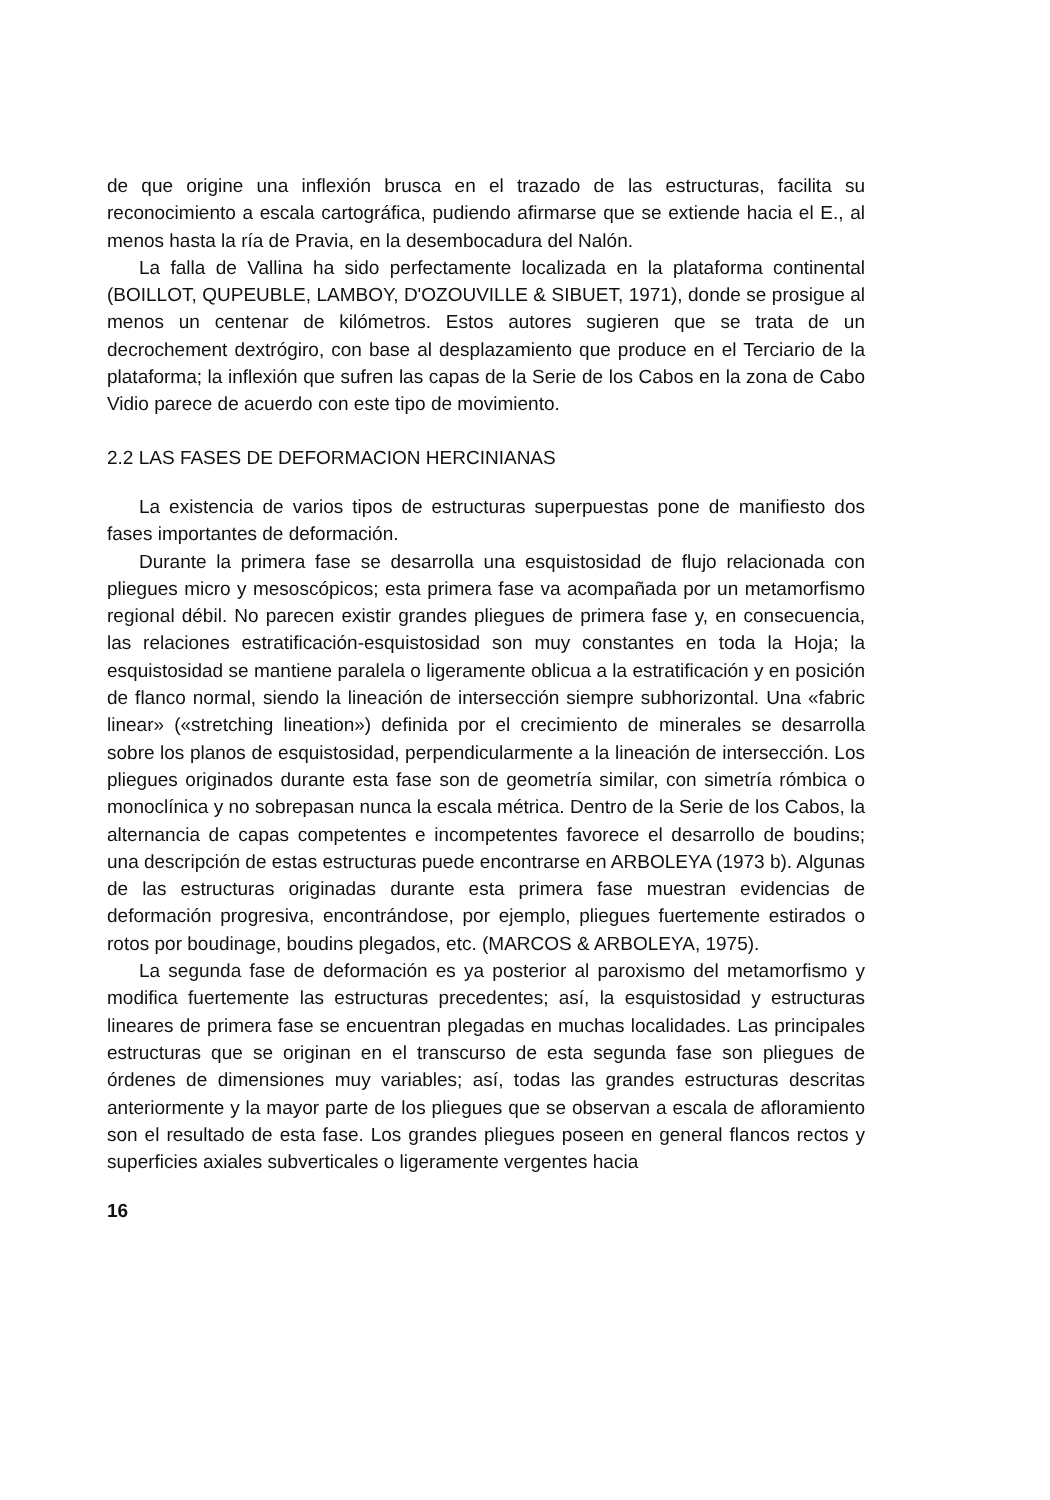de que origine una inflexión brusca en el trazado de las estructuras, facilita su reconocimiento a escala cartográfica, pudiendo afirmarse que se extiende hacia el E., al menos hasta la ría de Pravia, en la desembocadura del Nalón.
La falla de Vallina ha sido perfectamente localizada en la plataforma continental (BOILLOT, QUPEUBLE, LAMBOY, D'OZOUVILLE & SIBUET, 1971), donde se prosigue al menos un centenar de kilómetros. Estos autores sugieren que se trata de un decrochement dextrógiro, con base al desplazamiento que produce en el Terciario de la plataforma; la inflexión que sufren las capas de la Serie de los Cabos en la zona de Cabo Vidio parece de acuerdo con este tipo de movimiento.
2.2 LAS FASES DE DEFORMACION HERCINIANAS
La existencia de varios tipos de estructuras superpuestas pone de manifiesto dos fases importantes de deformación.
Durante la primera fase se desarrolla una esquistosidad de flujo relacionada con pliegues micro y mesoscópicos; esta primera fase va acompañada por un metamorfismo regional débil. No parecen existir grandes pliegues de primera fase y, en consecuencia, las relaciones estratificación-esquistosidad son muy constantes en toda la Hoja; la esquistosidad se mantiene paralela o ligeramente oblicua a la estratificación y en posición de flanco normal, siendo la lineación de intersección siempre subhorizontal. Una «fabric linear» («stretching lineation») definida por el crecimiento de minerales se desarrolla sobre los planos de esquistosidad, perpendicularmente a la lineación de intersección. Los pliegues originados durante esta fase son de geometría similar, con simetría rómbica o monoclínica y no sobrepasan nunca la escala métrica. Dentro de la Serie de los Cabos, la alternancia de capas competentes e incompetentes favorece el desarrollo de boudins; una descripción de estas estructuras puede encontrarse en ARBOLEYA (1973 b). Algunas de las estructuras originadas durante esta primera fase muestran evidencias de deformación progresiva, encontrándose, por ejemplo, pliegues fuertemente estirados o rotos por boudinage, boudins plegados, etc. (MARCOS & ARBOLEYA, 1975).
La segunda fase de deformación es ya posterior al paroxismo del metamorfismo y modifica fuertemente las estructuras precedentes; así, la esquistosidad y estructuras lineares de primera fase se encuentran plegadas en muchas localidades. Las principales estructuras que se originan en el transcurso de esta segunda fase son pliegues de órdenes de dimensiones muy variables; así, todas las grandes estructuras descritas anteriormente y la mayor parte de los pliegues que se observan a escala de afloramiento son el resultado de esta fase. Los grandes pliegues poseen en general flancos rectos y superficies axiales subverticales o ligeramente vergentes hacia
16